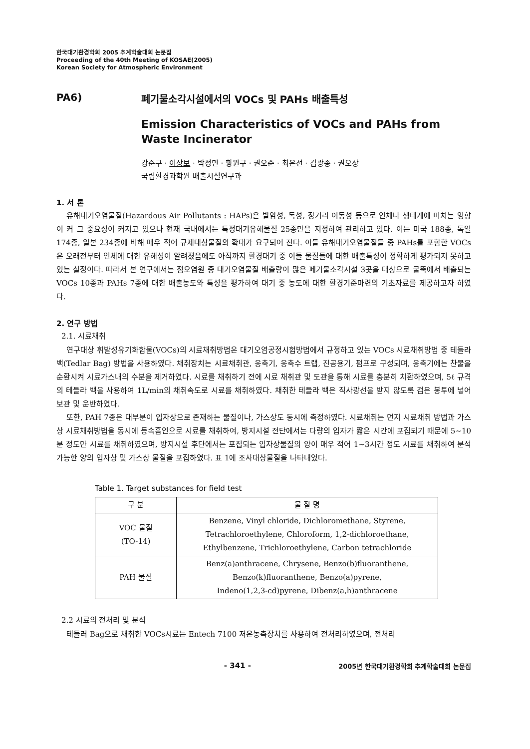한국대기환경학회 2005 추계학술대회 논문집
Proceeding of the 40th Meeting of KOSAE(2005)
Korean Society for Atmospheric Environment
PA6) 폐기물소각시설에서의 VOCs 및 PAHs 배출특성
Emission Characteristics of VOCs and PAHs from Waste Incinerator
강준구 · 이상보 · 박정민 · 황원구 · 권오준 · 최은선 · 김광종 · 권오상
국립환경과학원 배출시설연구과
1. 서 론
유해대기오염물질(Hazardous Air Pollutants : HAPs)은 발암성, 독성, 장거리 이동성 등으로 인체나 생태계에 미치는 영향이 커 그 중요성이 커지고 있으나 현재 국내에서는 특정대기유해물질 25종만을 지정하여 관리하고 있다. 이는 미국 188종, 독일 174종, 일본 234종에 비해 매우 적어 규제대상물질의 확대가 요구되어 진다. 이들 유해대기오염물질들 중 PAHs를 포함한 VOCs은 오래전부터 인체에 대한 유해성이 알려졌음에도 아직까지 환경대기 중 이들 물질들에 대한 배출특성이 정확하게 평가되지 못하고 있는 실정이다. 따라서 본 연구에서는 점오염원 중 대기오염물질 배출량이 많은 폐기물소각시설 3곳을 대상으로 굴뚝에서 배출되는 VOCs 10종과 PAHs 7종에 대한 배출농도와 특성을 평가하여 대기 중 농도에 대한 환경기준마련의 기초자료를 제공하고자 하였다.
2. 연구 방법
2.1. 시료채취
연구대상 휘발성유기화합물(VOCs)의 시료채취방법은 대기오염공정시험방법에서 규정하고 있는 VOCs 시료채취방법 중 테들라 백(Tedlar Bag) 방법을 사용하였다. 채취장치는 시료채취관, 응축기, 응축수 트랩, 진공용기, 펌프로 구성되며, 응축기에는 찬물을 순환시켜 시료가스내의 수분을 제거하였다. 시료를 채취하기 전에 시료 채취관 및 도관을 통해 시료를 충분히 치환하였으며, 5ℓ 규격의 테들라 백을 사용하여 1L/min의 채취속도로 시료를 채취하였다. 채취한 테들라 백은 직사광선을 받지 않도록 검은 봉투에 넣어 보관 및 운반하였다.
또한, PAH 7종은 대부분이 입자상으로 존재하는 물질이나, 가스상도 동시에 측정하였다. 시료채취는 먼지 시료채취 방법과 가스상 시료채취방법을 동시에 등속흡인으로 시료를 채취하여, 방지시설 전단에서는 다량의 입자가 짧은 시간에 포집되기 때문에 5~10분 정도만 시료를 채취하였으며, 방지시설 후단에서는 포집되는 입자상물질의 양이 매우 적어 1~3시간 정도 시료를 채취하여 분석가능한 양의 입자상 및 가스상 물질을 포집하였다. 표 1에 조사대상물질을 나타내었다.
Table 1. Target substances for field test
| 구 분 | 물 질 명 |
| --- | --- |
| VOC 물질 (TO-14) | Benzene, Vinyl chloride, Dichloromethane, Styrene, Tetrachloroethylene, Chloroform, 1,2-dichloroethane, Ethylbenzene, Trichloroethylene, Carbon tetrachloride |
| PAH 물질 | Benz(a)anthracene, Chrysene, Benzo(b)fluoranthene, Benzo(k)fluoranthene, Benzo(a)pyrene, Indeno(1,2,3-cd)pyrene, Dibenz(a,h)anthracene |
2.2 시료의 전처리 및 분석
테들러 Bag으로 채취한 VOCs시료는 Entech 7100 저온농축장치를 사용하여 전처리하였으며, 전처리
- 341 -
2005년 한국대기환경학회 추계학술대회 논문집